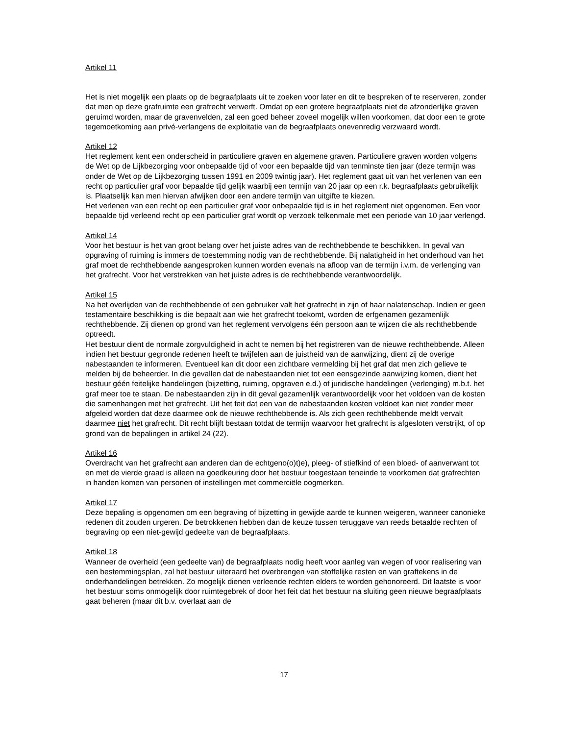Artikel 11
Het is niet mogelijk een plaats op de begraafplaats uit te zoeken voor later en dit te bespreken of te reserveren, zonder dat men op deze grafruimte een grafrecht verwerft. Omdat op een grotere begraafplaats niet de afzonderlijke graven geruimd worden, maar de gravenvelden, zal een goed beheer zoveel mogelijk willen voorkomen, dat door een te grote tegemoetkoming aan privé-verlangens de exploitatie van de begraafplaats onevenredig verzwaard wordt.
Artikel 12
Het reglement kent een onderscheid in particuliere graven en algemene graven. Particuliere graven worden volgens de Wet op de Lijkbezorging voor onbepaalde tijd of voor een bepaalde tijd van tenminste tien jaar (deze termijn was onder de Wet op de Lijkbezorging tussen 1991 en 2009 twintig jaar). Het reglement gaat uit van het verlenen van een recht op particulier graf voor bepaalde tijd gelijk waarbij een termijn van 20 jaar op een r.k. begraafplaats gebruikelijk is. Plaatselijk kan men hiervan afwijken door een andere termijn van uitgifte te kiezen.
Het verlenen van een recht op een particulier graf voor onbepaalde tijd is in het reglement niet opgenomen. Een voor bepaalde tijd verleend recht op een particulier graf wordt op verzoek telkenmale met een periode van 10 jaar verlengd.
Artikel 14
Voor het bestuur is het van groot belang over het juiste adres van de rechthebbende te beschikken. In geval van opgraving of ruiming is immers de toestemming nodig van de rechthebbende. Bij nalatigheid in het onderhoud van het graf moet de rechthebbende aangesproken kunnen worden evenals na afloop van de termijn i.v.m. de verlenging van het grafrecht. Voor het verstrekken van het juiste adres is de rechthebbende verantwoordelijk.
Artikel 15
Na het overlijden van de rechthebbende of een gebruiker valt het grafrecht in zijn of haar nalatenschap. Indien er geen testamentaire beschikking is die bepaalt aan wie het grafrecht toekomt, worden de erfgenamen gezamenlijk rechthebbende. Zij dienen op grond van het reglement vervolgens één persoon aan te wijzen die als rechthebbende optreedt.
Het bestuur dient de normale zorgvuldigheid in acht te nemen bij het registreren van de nieuwe rechthebbende. Alleen indien het bestuur gegronde redenen heeft te twijfelen aan de juistheid van de aanwijzing, dient zij de overige nabestaanden te informeren. Eventueel kan dit door een zichtbare vermelding bij het graf dat men zich gelieve te melden bij de beheerder. In die gevallen dat de nabestaanden niet tot een eensgezinde aanwijzing komen, dient het bestuur géén feitelijke handelingen (bijzetting, ruiming, opgraven e.d.) of juridische handelingen (verlenging) m.b.t. het graf meer toe te staan. De nabestaanden zijn in dit geval gezamenlijk verantwoordelijk voor het voldoen van de kosten die samenhangen met het grafrecht. Uit het feit dat een van de nabestaanden kosten voldoet kan niet zonder meer afgeleid worden dat deze daarmee ook de nieuwe rechthebbende is. Als zich geen rechthebbende meldt vervalt daarmee niet het grafrecht. Dit recht blijft bestaan totdat de termijn waarvoor het grafrecht is afgesloten verstrijkt, of op grond van de bepalingen in artikel 24 (22).
Artikel 16
Overdracht van het grafrecht aan anderen dan de echtgeno(o)t)e), pleeg- of stiefkind of een bloed- of aanverwant tot en met de vierde graad is alleen na goedkeuring door het bestuur toegestaan teneinde te voorkomen dat grafrechten in handen komen van personen of instellingen met commerciële oogmerken.
Artikel 17
Deze bepaling is opgenomen om een begraving of bijzetting in gewijde aarde te kunnen weigeren, wanneer canonieke redenen dit zouden urgeren. De betrokkenen hebben dan de keuze tussen teruggave van reeds betaalde rechten of begraving op een niet-gewijd gedeelte van de begraafplaats.
Artikel 18
Wanneer de overheid (een gedeelte van) de begraafplaats nodig heeft voor aanleg van wegen of voor realisering van een bestemmingsplan, zal het bestuur uiteraard het overbrengen van stoffelijke resten en van graftekens in de onderhandelingen betrekken. Zo mogelijk dienen verleende rechten elders te worden gehonoreerd. Dit laatste is voor het bestuur soms onmogelijk door ruimtegebrek of door het feit dat het bestuur na sluiting geen nieuwe begraafplaats gaat beheren (maar dit b.v. overlaat aan de
17